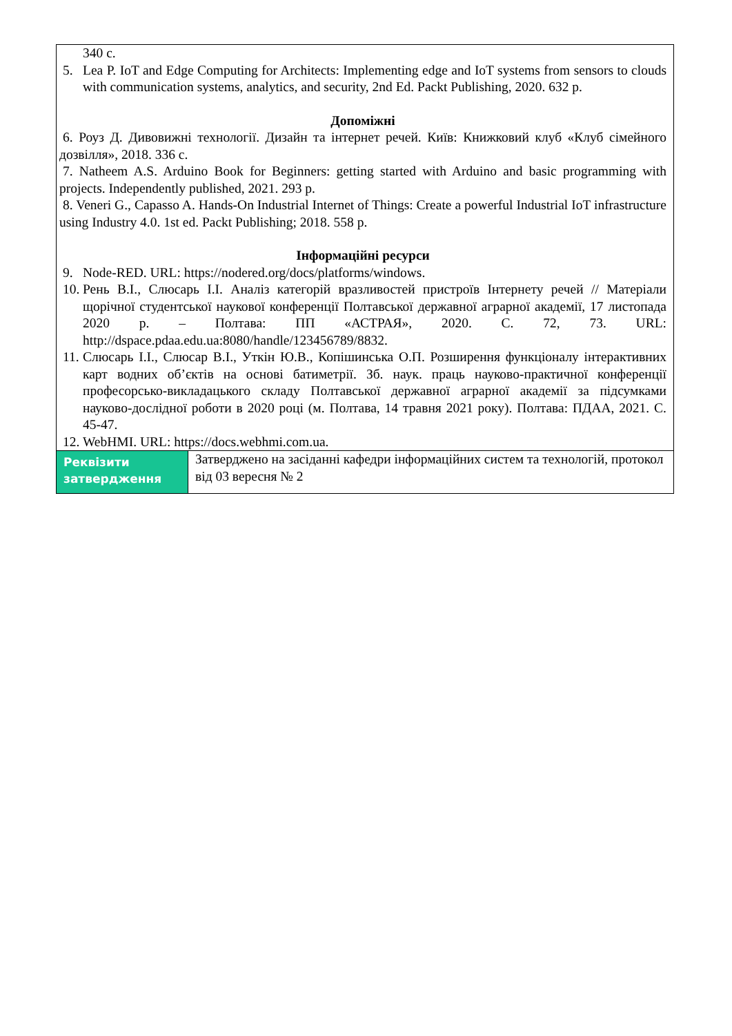| 340 с. 5. Lea P. IoT and Edge Computing for Architects: Implementing edge and IoT systems from sensors to clouds with communication systems, analytics, and security, 2nd Ed. Packt Publishing, 2020. 632 p. Допоміжні 6. Роуз Д. Дивовижні технології. Дизайн та інтернет речей. Київ: Книжковий клуб «Клуб сімейного дозвілля», 2018. 336 с. 7. Natheem A.S. Arduino Book for Beginners: getting started with Arduino and basic programming with projects. Independently published, 2021. 293 p. 8. Veneri G., Capasso A. Hands-On Industrial Internet of Things: Create a powerful Industrial IoT infrastructure using Industry 4.0. 1st ed. Packt Publishing; 2018. 558 p. Інформаційні ресурси 9. Node-RED. URL: https://nodered.org/docs/platforms/windows. 10. Рень В.І., Слюсарь І.І. Аналіз категорій вразливостей пристроїв Інтернету речей // Матеріали щорічної студентської наукової конференції Полтавської державної аграрної академії, 17 листопада 2020 р. – Полтава: ПП «АСТРАЯ», 2020. С. 72, 73. URL: http://dspace.pdaa.edu.ua:8080/handle/123456789/8832. 11. Слюсарь І.І., Слюсар В.І., Уткін Ю.В., Копішинська О.П. Розширення функціоналу інтерактивних карт водних об’єктів на основі батиметрії. Зб. наук. праць науково-практичної конференції професорсько-викладацького складу Полтавської державної аграрної академії за підсумками науково-дослідної роботи в 2020 році (м. Полтава, 14 травня 2021 року). Полтава: ПДАА, 2021. С. 45-47. 12. WebHMI. URL: https://docs.webhmi.com.ua. | |
| Реквізити затвердження | Затверджено на засіданні кафедри інформаційних систем та технологій, протокол від 03 вересня № 2 |